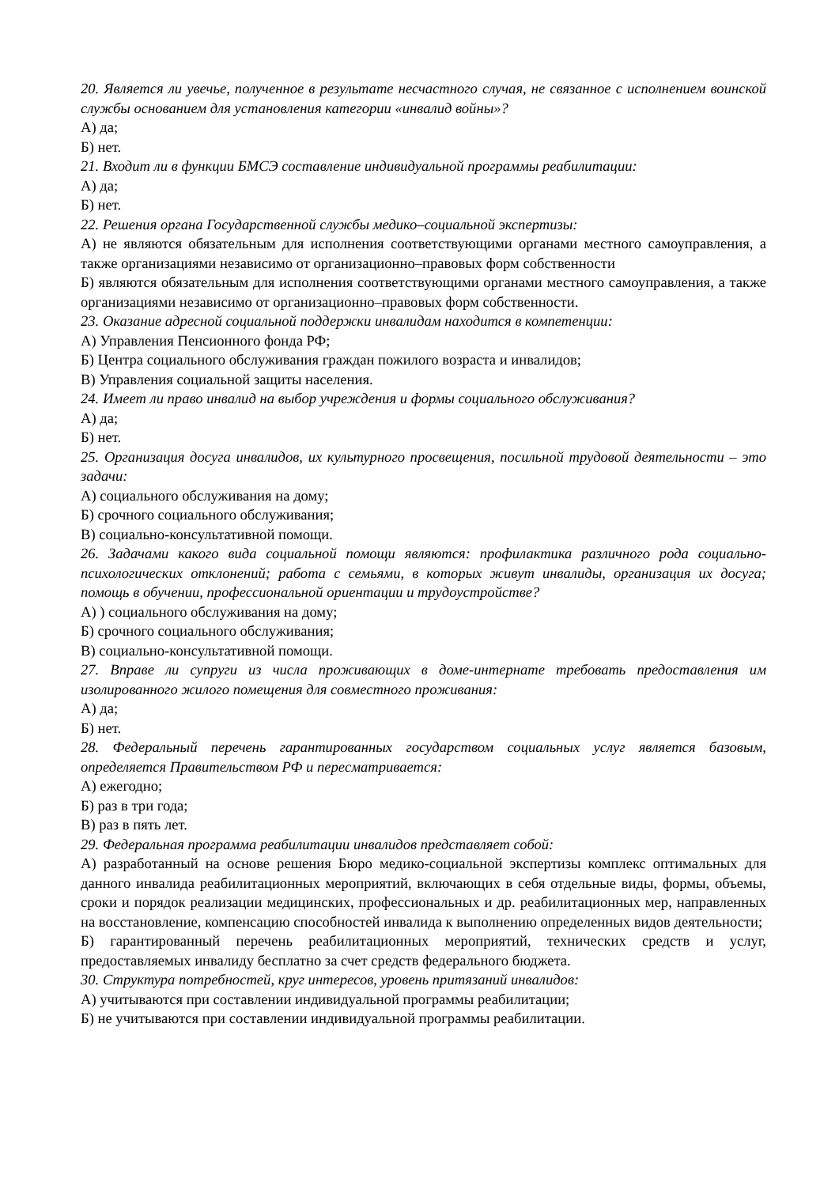20. Является ли увечье, полученное в результате несчастного случая, не связанное с исполнением воинской службы основанием для установления категории «инвалид войны»?
А) да;
Б) нет.
21. Входит ли в функции БМСЭ составление индивидуальной программы реабилитации:
А) да;
Б) нет.
22. Решения органа Государственной службы медико–социальной экспертизы:
А) не являются обязательным для исполнения соответствующими органами местного самоуправления, а также организациями независимо от организационно–правовых форм собственности
Б) являются обязательным для исполнения соответствующими органами местного самоуправления, а также организациями независимо от организационно–правовых форм собственности.
23. Оказание адресной социальной поддержки инвалидам находится в компетенции:
А) Управления Пенсионного фонда РФ;
Б) Центра социального обслуживания граждан пожилого возраста и инвалидов;
В) Управления социальной защиты населения.
24. Имеет ли право инвалид на выбор учреждения и формы социального обслуживания?
А) да;
Б) нет.
25. Организация досуга инвалидов, их культурного просвещения, посильной трудовой деятельности – это задачи:
А) социального обслуживания на дому;
Б) срочного социального обслуживания;
В) социально-консультативной помощи.
26. Задачами какого вида социальной помощи являются: профилактика различного рода социально-психологических отклонений; работа с семьями, в которых живут инвалиды, организация их досуга; помощь в обучении, профессиональной ориентации и трудоустройстве?
А) ) социального обслуживания на дому;
Б) срочного социального обслуживания;
В) социально-консультативной помощи.
27. Вправе ли супруги из числа проживающих в доме-интернате требовать предоставления им изолированного жилого помещения для совместного проживания:
А) да;
Б) нет.
28. Федеральный перечень гарантированных государством социальных услуг является базовым, определяется Правительством РФ и пересматривается:
А) ежегодно;
Б) раз в три года;
В) раз в пять лет.
29. Федеральная программа реабилитации инвалидов представляет собой:
А) разработанный на основе решения Бюро медико-социальной экспертизы комплекс оптимальных для данного инвалида реабилитационных мероприятий, включающих в себя отдельные виды, формы, объемы, сроки и порядок реализации медицинских, профессиональных и др. реабилитационных мер, направленных на восстановление, компенсацию способностей инвалида к выполнению определенных видов деятельности;
Б) гарантированный перечень реабилитационных мероприятий, технических средств и услуг, предоставляемых инвалиду бесплатно за счет средств федерального бюджета.
30. Структура потребностей, круг интересов, уровень притязаний инвалидов:
А) учитываются при составлении индивидуальной программы реабилитации;
Б) не учитываются при составлении индивидуальной программы реабилитации.